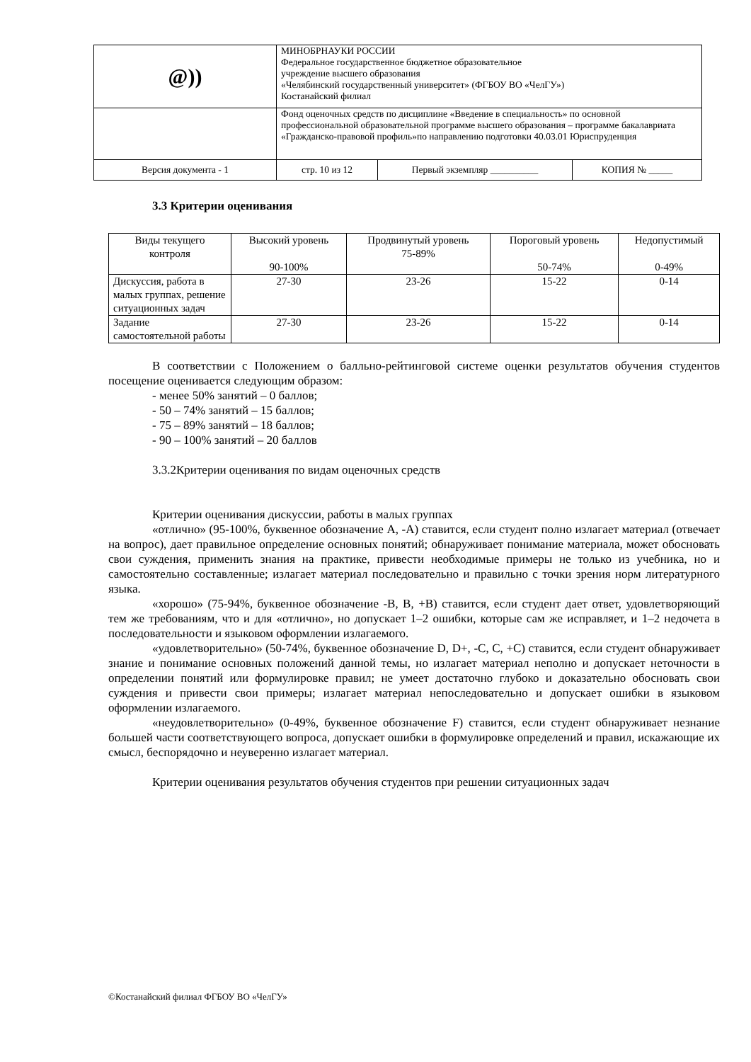| @)) | МИНОБРНАУКИ РОССИИ Федеральное государственное бюджетное образовательное учреждение высшего образования «Челябинский государственный университет» (ФГБОУ ВО «ЧелГУ») Костанайский филиал | | |
| | Фонд оценочных средств по дисциплине «Введение в специальность» по основной профессиональной образовательной программе высшего образования – программе бакалавриата «Гражданско-правовой профиль»по направлению подготовки 40.03.01 Юриспруденция | | |
| Версия документа - 1 | стр. 10 из 12 | Первый экземпляр __________ | КОПИЯ № _____ |
3.3 Критерии оценивания
| Виды текущего контроля | Высокий уровень 90-100% | Продвинутый уровень 75-89% | Пороговый уровень 50-74% | Недопустимый 0-49% |
| Дискуссия, работа в малых группах, решение ситуационных задач | 27-30 | 23-26 | 15-22 | 0-14 |
| Задание самостоятельной работы | 27-30 | 23-26 | 15-22 | 0-14 |
В соответствии с Положением о балльно-рейтинговой системе оценки результатов обучения студентов посещение оценивается следующим образом:
- менее 50% занятий – 0 баллов;
- 50 – 74% занятий – 15 баллов;
- 75 – 89% занятий – 18 баллов;
- 90 – 100% занятий – 20 баллов
3.3.2Критерии оценивания по видам оценочных средств
Критерии оценивания дискуссии, работы в малых группах
«отлично» (95-100%, буквенное обозначение А, -А) ставится, если студент полно излагает материал (отвечает на вопрос), дает правильное определение основных понятий; обнаруживает понимание материала, может обосновать свои суждения, применить знания на практике, привести необходимые примеры не только из учебника, но и самостоятельно составленные; излагает материал последовательно и правильно с точки зрения норм литературного языка.
«хорошо» (75-94%, буквенное обозначение -В, В, +В) ставится, если студент дает ответ, удовлетворяющий тем же требованиям, что и для «отлично», но допускает 1–2 ошибки, которые сам же исправляет, и 1–2 недочета в последовательности и языковом оформлении излагаемого.
«удовлетворительно» (50-74%, буквенное обозначение D, D+, -С, С, +С) ставится, если студент обнаруживает знание и понимание основных положений данной темы, но излагает материал неполно и допускает неточности в определении понятий или формулировке правил; не умеет достаточно глубоко и доказательно обосновать свои суждения и привести свои примеры; излагает материал непоследовательно и допускает ошибки в языковом оформлении излагаемого.
«неудовлетворительно» (0-49%, буквенное обозначение F) ставится, если студент обнаруживает незнание большей части соответствующего вопроса, допускает ошибки в формулировке определений и правил, искажающие их смысл, беспорядочно и неуверенно излагает материал.
Критерии оценивания результатов обучения студентов при решении ситуационных задач
©Костанайский филиал ФГБОУ ВО «ЧелГУ»